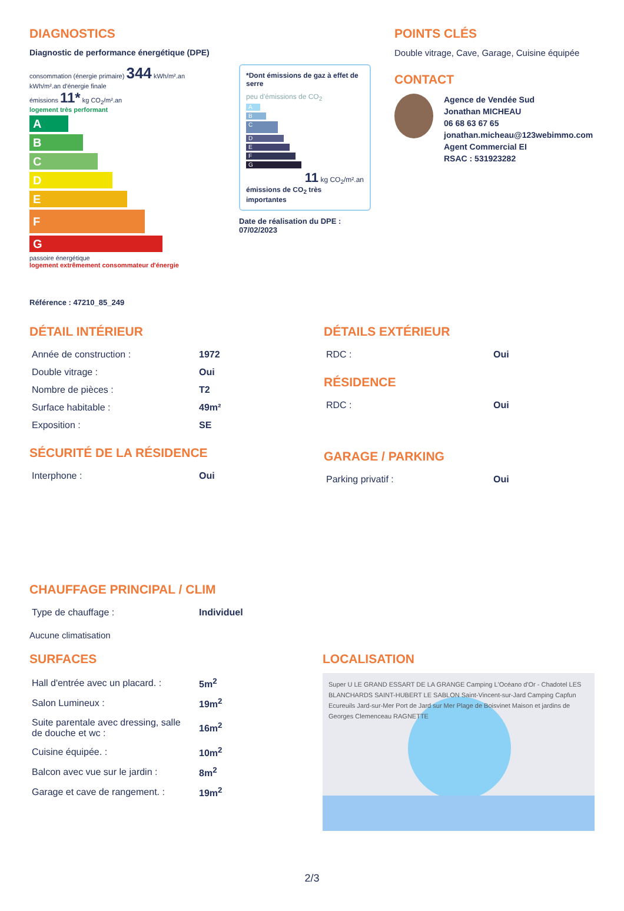DIAGNOSTICS
Diagnostic de performance énergétique (DPE)
consommation (énergie primaire) 344 kWh/m².an
kWh/m².an d'énergie finale
émissions 11* kg CO<sub>2</sub>/m².an
logement très performant
A
B
C
D
E
F
G
passoire énergétique
logement extrêmement consommateur d'énergie
*Dont émissions de gaz à effet de serre
peu d'émissions de CO<sub>2</sub>
A
B
C
D
E
F
G
11 kg CO<sub>2</sub>/m².an
émissions de CO<sub>2</sub> très importantes
Date de réalisation du DPE :
07/02/2023
Référence : 47210_85_249
POINTS CLÉS
Double vitrage, Cave, Garage, Cuisine équipée
CONTACT
Agence de Vendée Sud
Jonathan MICHEAU
06 68 63 67 65
jonathan.micheau@123webimmo.com
Agent Commercial EI
RSAC : 531923282
DÉTAIL INTÉRIEUR
| Année de construction : | 1972 |
| Double vitrage : | Oui |
| Nombre de pièces : | T2 |
| Surface habitable : | 49m² |
| Exposition : | SE |
SÉCURITÉ DE LA RÉSIDENCE
| Interphone : | Oui |
DÉTAILS EXTÉRIEUR
| RDC : | Oui |
RÉSIDENCE
| RDC : | Oui |
GARAGE / PARKING
| Parking privatif : | Oui |
CHAUFFAGE PRINCIPAL / CLIM
| Type de chauffage : | Individuel |
Aucune climatisation
SURFACES
| Hall d'entrée avec un placard. : | 5m<sup>2</sup> |
| Salon Lumineux : | 19m<sup>2</sup> |
| Suite parentale avec dressing, salle de douche et wc : | 16m<sup>2</sup> |
| Cuisine équipée. : | 10m<sup>2</sup> |
| Balcon avec vue sur le jardin : | 8m<sup>2</sup> |
| Garage et cave de rangement. : | 19m<sup>2</sup> |
LOCALISATION
Super U LE GRAND ESSART DE LA GRANGE Camping L'Océano d'Or - Chadotel LES BLANCHARDS SAINT-HUBERT LE SABLON Saint-Vincent-sur-Jard Camping Capfun Ecureuils Jard-sur-Mer Port de Jard sur Mer Plage de Boisvinet Maison et jardins de Georges Clemenceau RAGNETTE
2/3